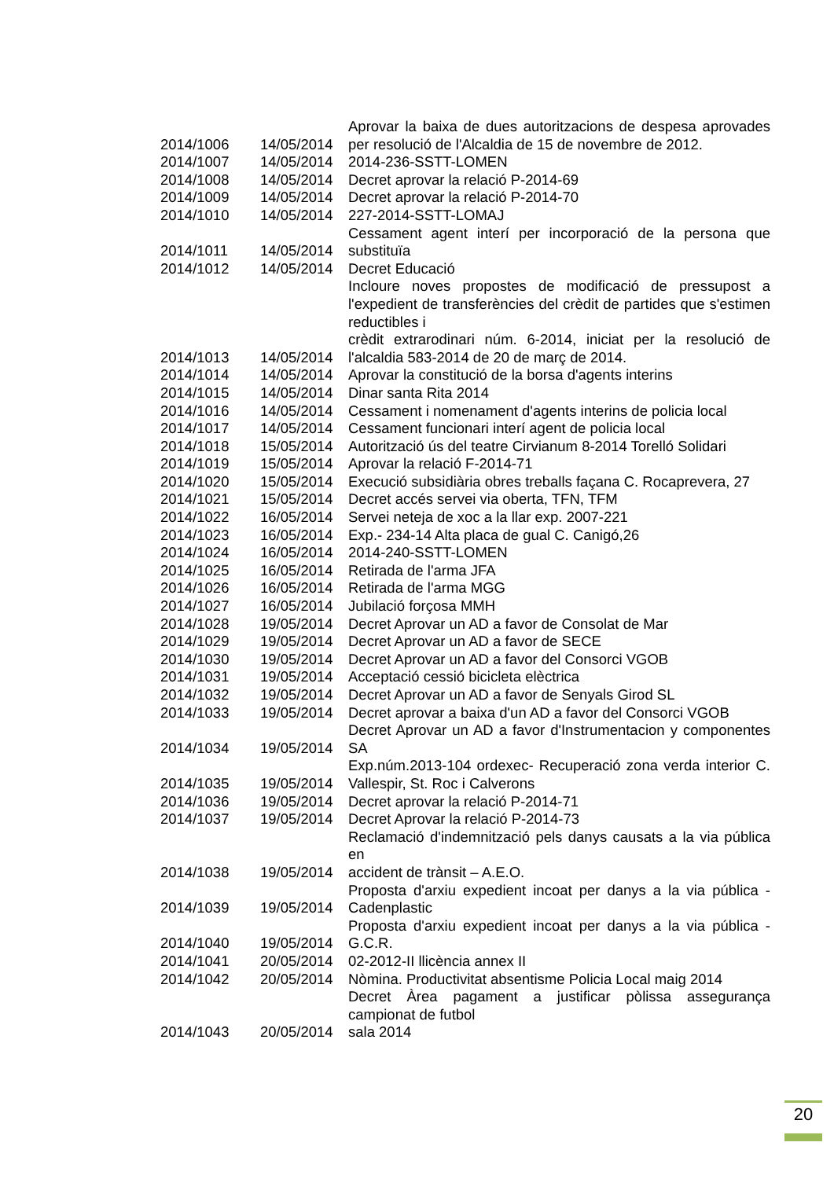| 2014/1006 | 14/05/2014 | Aprovar la baixa de dues autoritzacions de despesa aprovades per resolució de l'Alcaldia de 15 de novembre de 2012. |
| 2014/1007 | 14/05/2014 | 2014-236-SSTT-LOMEN |
| 2014/1008 | 14/05/2014 | Decret aprovar la relació P-2014-69 |
| 2014/1009 | 14/05/2014 | Decret aprovar la relació P-2014-70 |
| 2014/1010 | 14/05/2014 | 227-2014-SSTT-LOMAJ |
| 2014/1011 | 14/05/2014 | Cessament agent interí per incorporació de la persona que substituïa |
| 2014/1012 | 14/05/2014 | Decret Educació |
| 2014/1013 | 14/05/2014 | Incloure noves propostes de modificació de pressupost a l'expedient de transferències del crèdit de partides que s'estimen reductibles i crèdit extrarodinari núm. 6-2014, iniciat per la resolució de l'alcaldia 583-2014 de 20 de març de 2014. |
| 2014/1014 | 14/05/2014 | Aprovar la constitució de la borsa d'agents interins |
| 2014/1015 | 14/05/2014 | Dinar santa Rita 2014 |
| 2014/1016 | 14/05/2014 | Cessament i nomenament d'agents interins de policia local |
| 2014/1017 | 14/05/2014 | Cessament funcionari interí agent de policia local |
| 2014/1018 | 15/05/2014 | Autorització ús del teatre Cirvianum 8-2014 Torelló Solidari |
| 2014/1019 | 15/05/2014 | Aprovar la relació F-2014-71 |
| 2014/1020 | 15/05/2014 | Execució subsidiària obres treballs façana C. Rocaprevera, 27 |
| 2014/1021 | 15/05/2014 | Decret accés servei via oberta, TFN, TFM |
| 2014/1022 | 16/05/2014 | Servei neteja de xoc a la llar exp. 2007-221 |
| 2014/1023 | 16/05/2014 | Exp.- 234-14 Alta placa de gual C. Canigó,26 |
| 2014/1024 | 16/05/2014 | 2014-240-SSTT-LOMEN |
| 2014/1025 | 16/05/2014 | Retirada de l'arma JFA |
| 2014/1026 | 16/05/2014 | Retirada de l'arma MGG |
| 2014/1027 | 16/05/2014 | Jubilació forçosa MMH |
| 2014/1028 | 19/05/2014 | Decret Aprovar un AD a favor de Consolat de Mar |
| 2014/1029 | 19/05/2014 | Decret Aprovar un AD a favor de SECE |
| 2014/1030 | 19/05/2014 | Decret Aprovar un AD a favor del Consorci VGOB |
| 2014/1031 | 19/05/2014 | Acceptació cessió bicicleta elèctrica |
| 2014/1032 | 19/05/2014 | Decret Aprovar un AD a favor de Senyals Girod SL |
| 2014/1033 | 19/05/2014 | Decret aprovar a baixa d'un AD a favor del Consorci VGOB |
| 2014/1034 | 19/05/2014 | Decret Aprovar un AD a favor d'Instrumentacion y componentes SA |
| 2014/1035 | 19/05/2014 | Exp.núm.2013-104 ordexec- Recuperació zona verda interior C. Vallespir, St. Roc i Calverons |
| 2014/1036 | 19/05/2014 | Decret aprovar la relació P-2014-71 |
| 2014/1037 | 19/05/2014 | Decret Aprovar la relació P-2014-73 |
| 2014/1038 | 19/05/2014 | Reclamació d'indemnització pels danys causats a la via pública en accident de trànsit – A.E.O. |
| 2014/1039 | 19/05/2014 | Proposta d'arxiu expedient incoat per danys a la via pública - Cadenplastic |
| 2014/1040 | 19/05/2014 | Proposta d'arxiu expedient incoat per danys a la via pública - G.C.R. |
| 2014/1041 | 20/05/2014 | 02-2012-II llicència annex II |
| 2014/1042 | 20/05/2014 | Nòmina. Productivitat absentisme Policia Local maig 2014 |
| 2014/1043 | 20/05/2014 | Decret Àrea pagament a justificar pòlissa assegurança campionat de futbol sala 2014 |
20